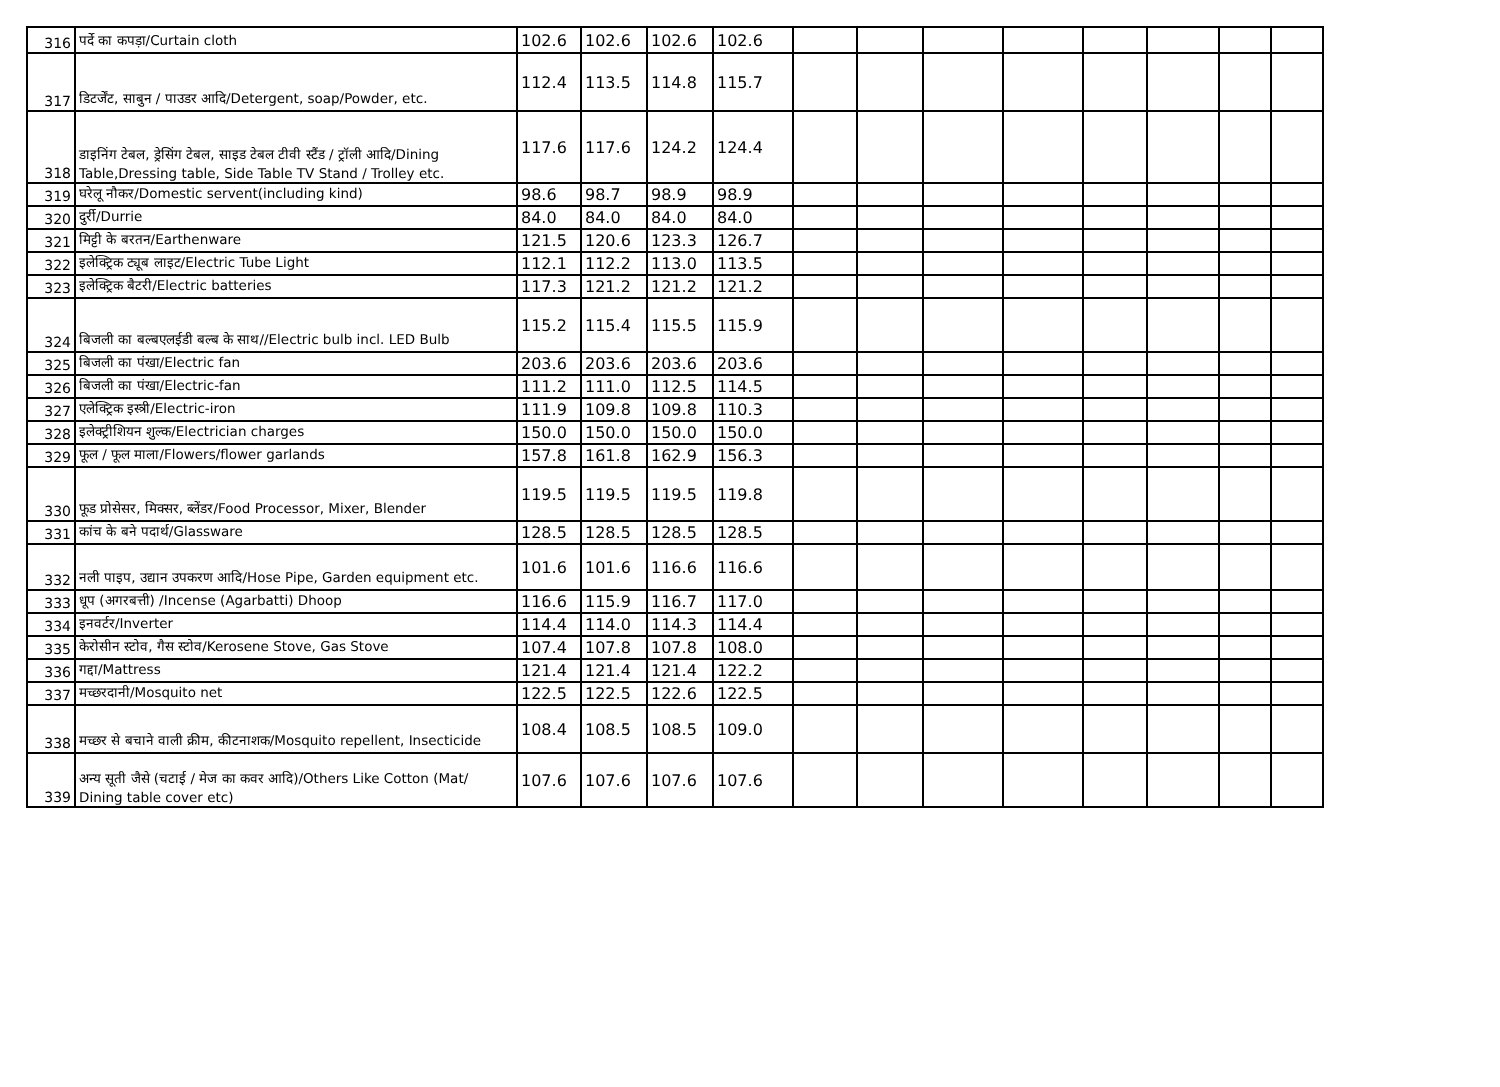| 316 | पर्दे का कपड़ा/Curtain cloth | 102.6 | 102.6 | 102.6 | 102.6 | | | | | | | | |
| 317 | डिटर्जेंट, साबुन / पाउडर आदि/Detergent, soap/Powder, etc. | 112.4 | 113.5 | 114.8 | 115.7 | | | | | | | | |
| 318 | डाइनिंग टेबल, ड्रेसिंग टेबल, साइड टेबल टीवी स्टैंड / ट्रॉली आदि/Dining Table,Dressing table, Side Table TV Stand / Trolley etc. | 117.6 | 117.6 | 124.2 | 124.4 | | | | | | | | |
| 319 | घरेलू नौकर/Domestic servent(including kind) | 98.6 | 98.7 | 98.9 | 98.9 | | | | | | | | |
| 320 | दुर्री/Durrie | 84.0 | 84.0 | 84.0 | 84.0 | | | | | | | | |
| 321 | मिट्टी के बरतन/Earthenware | 121.5 | 120.6 | 123.3 | 126.7 | | | | | | | | |
| 322 | इलेक्ट्रिक ट्यूब लाइट/Electric Tube Light | 112.1 | 112.2 | 113.0 | 113.5 | | | | | | | | |
| 323 | इलेक्ट्रिक बैटरी/Electric batteries | 117.3 | 121.2 | 121.2 | 121.2 | | | | | | | | |
| 324 | बिजली का बल्बएलईडी बल्ब के साथ//Electric bulb incl. LED Bulb | 115.2 | 115.4 | 115.5 | 115.9 | | | | | | | | |
| 325 | बिजली का पंखा/Electric fan | 203.6 | 203.6 | 203.6 | 203.6 | | | | | | | | |
| 326 | बिजली का पंखा/Electric-fan | 111.2 | 111.0 | 112.5 | 114.5 | | | | | | | | |
| 327 | एलेक्ट्रिक इस्त्री/Electric-iron | 111.9 | 109.8 | 109.8 | 110.3 | | | | | | | | |
| 328 | इलेक्ट्रीशियन शुल्क/Electrician charges | 150.0 | 150.0 | 150.0 | 150.0 | | | | | | | | |
| 329 | फूल / फूल माला/Flowers/flower garlands | 157.8 | 161.8 | 162.9 | 156.3 | | | | | | | | |
| 330 | फूड प्रोसेसर, मिक्सर, ब्लेंडर/Food Processor, Mixer, Blender | 119.5 | 119.5 | 119.5 | 119.8 | | | | | | | | |
| 331 | कांच के बने पदार्थ/Glassware | 128.5 | 128.5 | 128.5 | 128.5 | | | | | | | | |
| 332 | नली पाइप, उद्यान उपकरण आदि/Hose Pipe, Garden equipment etc. | 101.6 | 101.6 | 116.6 | 116.6 | | | | | | | | |
| 333 | धूप (अगरबत्ती) /Incense (Agarbatti) Dhoop | 116.6 | 115.9 | 116.7 | 117.0 | | | | | | | | |
| 334 | इनवर्टर/Inverter | 114.4 | 114.0 | 114.3 | 114.4 | | | | | | | | |
| 335 | केरोसीन स्टोव, गैस स्टोव/Kerosene Stove, Gas Stove | 107.4 | 107.8 | 107.8 | 108.0 | | | | | | | | |
| 336 | गद्दा/Mattress | 121.4 | 121.4 | 121.4 | 122.2 | | | | | | | | |
| 337 | मच्छरदानी/Mosquito net | 122.5 | 122.5 | 122.6 | 122.5 | | | | | | | | |
| 338 | मच्छर से बचाने वाली क्रीम, कीटनाशक/Mosquito repellent, Insecticide | 108.4 | 108.5 | 108.5 | 109.0 | | | | | | | | |
| 339 | अन्य सूती जैसे (चटाई / मेज का कवर आदि)/Others Like Cotton (Mat/ Dining table cover etc) | 107.6 | 107.6 | 107.6 | 107.6 | | | | | | | | |